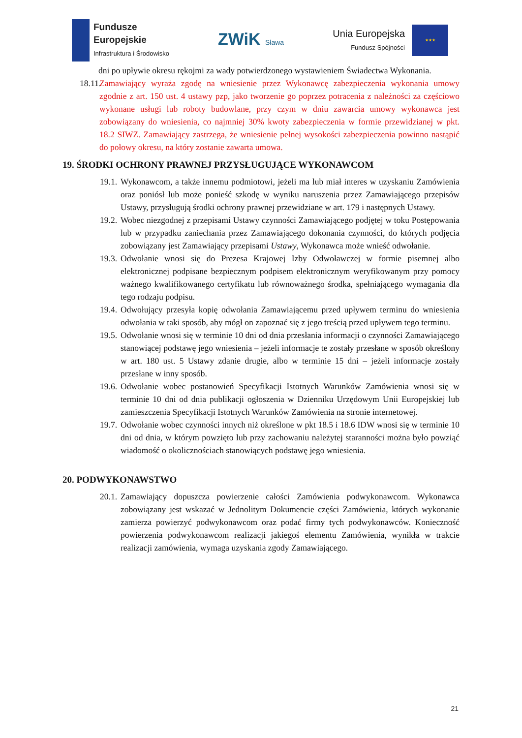Fundusze
Europejskie
Infrastruktura i Środowisko
ZWiK Sława
Unia Europejska
Fundusz Spójności
★★★
dni po upływie okresu rękojmi za wady potwierdzonego wystawieniem Świadectwa Wykonania.
18.11.
Zamawiający wyraża zgodę na wniesienie przez Wykonawcę zabezpieczenia wykonania umowy zgodnie z art. 150 ust. 4 ustawy pzp, jako tworzenie go poprzez potracenia z należności za częściowo wykonane usługi lub roboty budowlane, przy czym w dniu zawarcia umowy wykonawca jest zobowiązany do wniesienia, co najmniej 30% kwoty zabezpieczenia w formie przewidzianej w pkt. 18.2 SIWZ. Zamawiający zastrzega, że wniesienie pełnej wysokości zabezpieczenia powinno nastąpić do połowy okresu, na który zostanie zawarta umowa.
19. ŚRODKI OCHRONY PRAWNEJ PRZYSŁUGUJĄCE WYKONAWCOM
19.1.
Wykonawcom, a także innemu podmiotowi, jeżeli ma lub miał interes w uzyskaniu Zamówienia oraz poniósł lub może ponieść szkodę w wyniku naruszenia przez Zamawiającego przepisów Ustawy, przysługują środki ochrony prawnej przewidziane w art. 179 i następnych Ustawy.
19.2.
Wobec niezgodnej z przepisami Ustawy czynności Zamawiającego podjętej w toku Postępowania lub w przypadku zaniechania przez Zamawiającego dokonania czynności, do których podjęcia zobowiązany jest Zamawiający przepisami Ustawy, Wykonawca może wnieść odwołanie.
19.3.
Odwołanie wnosi się do Prezesa Krajowej Izby Odwoławczej w formie pisemnej albo elektronicznej podpisane bezpiecznym podpisem elektronicznym weryfikowanym przy pomocy ważnego kwalifikowanego certyfikatu lub równoważnego środka, spełniającego wymagania dla tego rodzaju podpisu.
19.4.
Odwołujący przesyła kopię odwołania Zamawiającemu przed upływem terminu do wniesienia odwołania w taki sposób, aby mógł on zapoznać się z jego treścią przed upływem tego terminu.
19.5.
Odwołanie wnosi się w terminie 10 dni od dnia przesłania informacji o czynności Zamawiającego stanowiącej podstawę jego wniesienia – jeżeli informacje te zostały przesłane w sposób określony w art. 180 ust. 5 Ustawy zdanie drugie, albo w terminie 15 dni – jeżeli informacje zostały przesłane w inny sposób.
19.6.
Odwołanie wobec postanowień Specyfikacji Istotnych Warunków Zamówienia wnosi się w terminie 10 dni od dnia publikacji ogłoszenia w Dzienniku Urzędowym Unii Europejskiej lub zamieszczenia Specyfikacji Istotnych Warunków Zamówienia na stronie internetowej.
19.7.
Odwołanie wobec czynności innych niż określone w pkt 18.5 i 18.6 IDW wnosi się w terminie 10 dni od dnia, w którym powzięto lub przy zachowaniu należytej staranności można było powziąć wiadomość o okolicznościach stanowiących podstawę jego wniesienia.
20. PODWYKONAWSTWO
20.1.
Zamawiający dopuszcza powierzenie całości Zamówienia podwykonawcom. Wykonawca zobowiązany jest wskazać w Jednolitym Dokumencie części Zamówienia, których wykonanie zamierza powierzyć podwykonawcom oraz podać firmy tych podwykonawców. Konieczność powierzenia podwykonawcom realizacji jakiegoś elementu Zamówienia, wynikła w trakcie realizacji zamówienia, wymaga uzyskania zgody Zamawiającego.
21